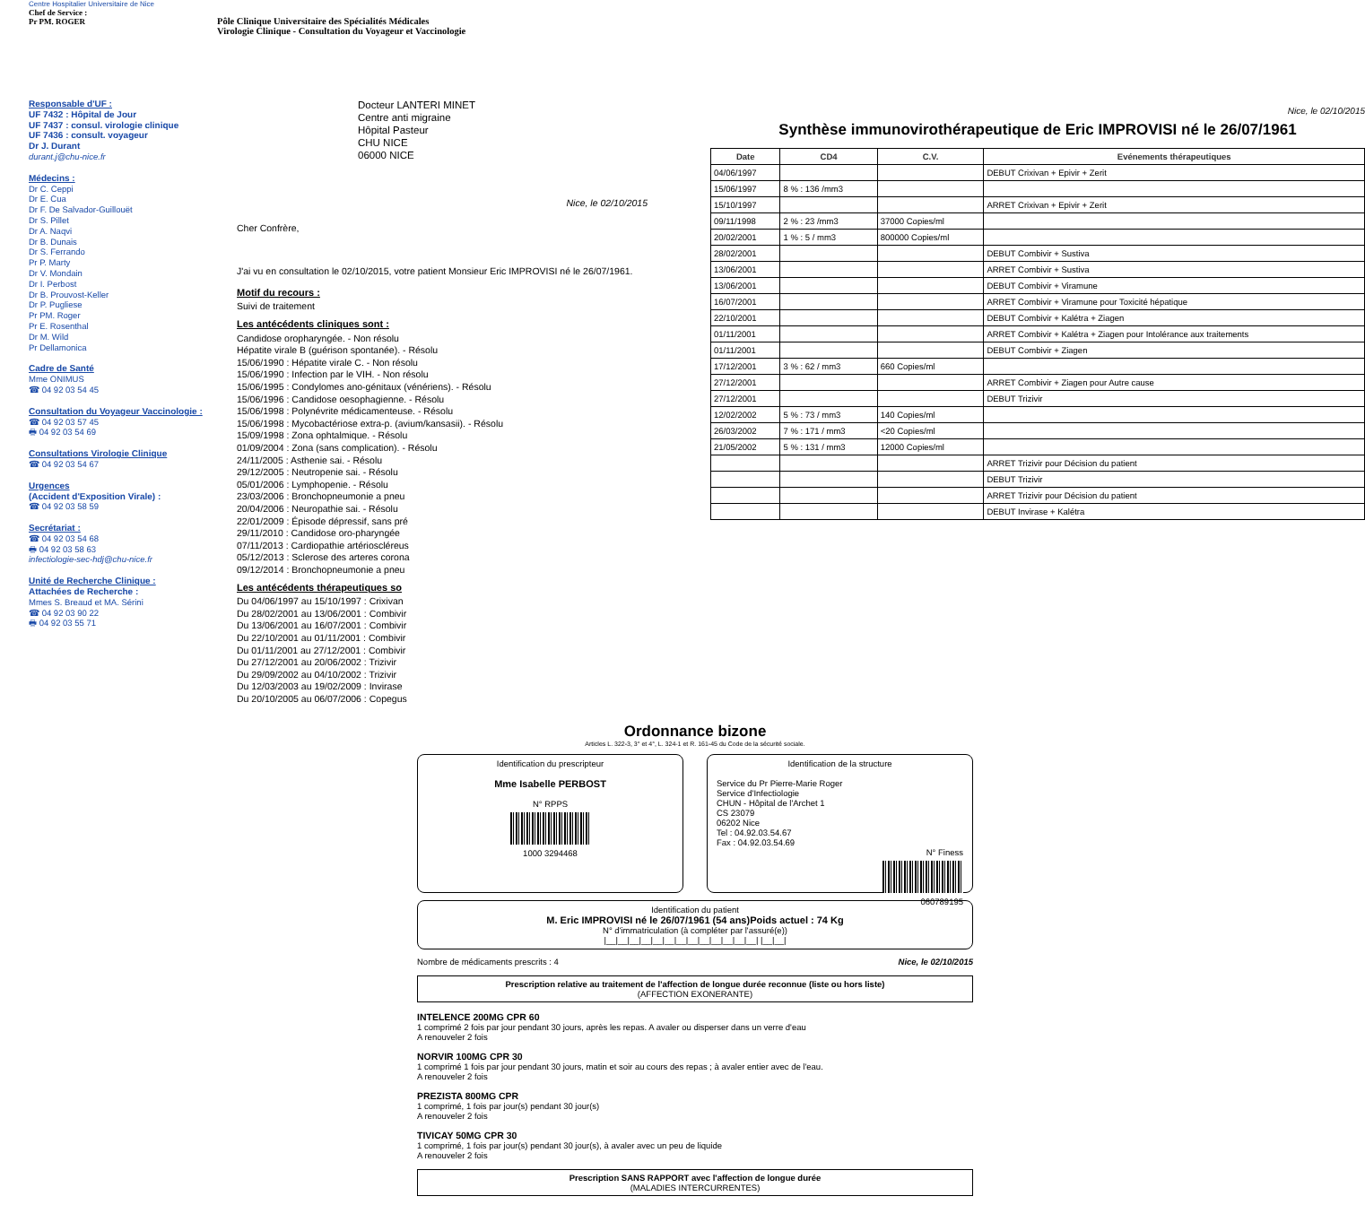Centre Hospitalier Universitaire de Nice
Chef de Service :
Pr PM. ROGER
Pôle Clinique Universitaire des Spécialités Médicales
Virologie Clinique - Consultation du Voyageur et Vaccinologie
Responsable d'UF :
UF 7432 : Hôpital de Jour
UF 7437 : consul. virologie clinique
UF 7436 : consult. voyageur
Dr J. Durant
durant.j@chu-nice.fr
Médecins :
Dr C. Ceppi
Dr E. Cua
Dr F. De Salvador-Guillouët
Dr S. Pillet
Dr A. Naqvi
Dr B. Dunais
Dr S. Ferrando
Pr P. Marty
Dr V. Mondain
Dr I. Perbost
Dr B. Prouvost-Keller
Dr P. Pugliese
Pr PM. Roger
Pr E. Rosenthal
Dr M. Wild
Pr Dellamonica
Cadre de Santé
Mme ONIMUS
☎ 04 92 03 54 45
Consultation du Voyageur Vaccinologie :
☎ 04 92 03 57 45
🖶 04 92 03 54 69
Consultations Virologie Clinique
☎ 04 92 03 54 67
Urgences
(Accident d'Exposition Virale) :
☎ 04 92 03 58 59
Secrétariat :
☎ 04 92 03 54 68
🖶 04 92 03 58 63
infectiologie-sec-hdj@chu-nice.fr
Unité de Recherche Clinique :
Attachées de Recherche :
Mmes S. Breaud et MA. Sérini
☎ 04 92 03 90 22
🖶 04 92 03 55 71
Docteur LANTERI MINET
Centre anti migraine
Hôpital Pasteur
CHU NICE
06000 NICE
Nice, le 02/10/2015
Cher Confrère,
J'ai vu en consultation le 02/10/2015, votre patient Monsieur Eric IMPROVISI né le 26/07/1961.
Motif du recours :
Suivi de traitement
Les antécédents cliniques sont :
Candidose oropharyngée. - Non résolu
Hépatite virale B (guérison spontanée). - Résolu
15/06/1990 : Hépatite virale C. - Non résolu
15/06/1990 : Infection par le VIH. - Non résolu
15/06/1995 : Condylomes ano-génitaux (vénériens). - Résolu
15/06/1996 : Candidose oesophagienne. - Résolu
15/06/1998 : Polynévrite médicamenteuse. - Résolu
15/06/1998 : Mycobactériose extra-p. (avium/kansasii). - Résolu
15/09/1998 : Zona ophtalmique. - Résolu
01/09/2004 : Zona (sans complication). - Résolu
24/11/2005 : Asthenie sai. - Résolu
29/12/2005 : Neutropenie sai. - Résolu
05/01/2006 : Lymphopenie. - Résolu
23/03/2006 : Bronchopneumonie a pneu
20/04/2006 : Neuropathie sai. - Résolu
22/01/2009 : Épisode dépressif, sans pré
29/11/2010 : Candidose oro-pharyngée
07/11/2013 : Cardiopathie artérioscléreus
05/12/2013 : Sclerose des arteres corona
09/12/2014 : Bronchopneumonie a pneu
Les antécédents thérapeutiques so
Du 04/06/1997 au 15/10/1997 : Crixivan
Du 28/02/2001 au 13/06/2001 : Combivir
Du 13/06/2001 au 16/07/2001 : Combivir
Du 22/10/2001 au 01/11/2001 : Combivir
Du 01/11/2001 au 27/12/2001 : Combivir
Du 27/12/2001 au 20/06/2002 : Trizivir
Du 29/09/2002 au 04/10/2002 : Trizivir
Du 12/03/2003 au 19/02/2009 : Invirase
Du 20/10/2005 au 06/07/2006 : Copegus
Nice, le 02/10/2015
Synthèse immunovirothérapeutique de Eric IMPROVISI né le 26/07/1961
| Date | CD4 | C.V. | Evénements thérapeutiques |
| --- | --- | --- | --- |
| 04/06/1997 | | | DEBUT Crixivan + Epivir + Zerit |
| 15/06/1997 | 8 % : 136 /mm3 | | |
| 15/10/1997 | | | ARRET Crixivan + Epivir + Zerit |
| 09/11/1998 | 2 % : 23 /mm3 | 37000 Copies/ml | |
| 20/02/2001 | 1 % : 5 / mm3 | 800000 Copies/ml | |
| 28/02/2001 | | | DEBUT Combivir + Sustiva |
| 13/06/2001 | | | ARRET Combivir + Sustiva |
| 13/06/2001 | | | DEBUT Combivir + Viramune |
| 16/07/2001 | | | ARRET Combivir + Viramune pour Toxicité hépatique |
| 22/10/2001 | | | DEBUT Combivir + Kalétra + Ziagen |
| 01/11/2001 | | | ARRET Combivir + Kalétra + Ziagen pour Intolérance aux traitements |
| 01/11/2001 | | | DEBUT Combivir + Ziagen |
| 17/12/2001 | 3 % : 62 / mm3 | 660 Copies/ml | |
| 27/12/2001 | | | ARRET Combivir + Ziagen pour Autre cause |
| 27/12/2001 | | | DEBUT Trizivir |
| 12/02/2002 | 5 % : 73 / mm3 | 140 Copies/ml | |
| 26/03/2002 | 7 % : 171 / mm3 | <20 Copies/ml | |
| 21/05/2002 | 5 % : 131 / mm3 | 12000 Copies/ml | |
| | | | ARRET Trizivir pour Décision du patient |
| | | | DEBUT Trizivir |
| | | | ARRET Trizivir pour Décision du patient |
| | | | DEBUT Invirase + Kalétra |
Ordonnance bizone
Articles L. 322-3, 3° et 4°, L. 324-1 et R. 161-45 du Code de la sécurité sociale.
Identification du prescripteur
Mme Isabelle PERBOST
N° RPPS
1000 3294468
Identification de la structure
Service du Pr Pierre-Marie Roger
Service d'Infectiologie
CHUN - Hôpital de l'Archet 1
CS 23079
06202 Nice
Tel : 04.92.03.54.67
Fax : 04.92.03.54.69
N° Finess
060789195
Identification du patient
M. Eric IMPROVISI né le 26/07/1961 (54 ans)Poids actuel : 74 Kg
N° d'immatriculation (à compléter par l'assuré(e))
|__|__|__|__|__|__|__|__|__|__|__|__|__| |__|__|
Nombre de médicaments prescrits : 4 Nice, le 02/10/2015
Prescription relative au traitement de l'affection de longue durée reconnue (liste ou hors liste)
(AFFECTION EXONERANTE)
INTELENCE 200MG CPR 60
1 comprimé 2 fois par jour pendant 30 jours, après les repas. A avaler ou disperser dans un verre d'eau
A renouveler 2 fois
NORVIR 100MG CPR 30
1 comprimé 1 fois par jour pendant 30 jours, matin et soir au cours des repas ; à avaler entier avec de l'eau.
A renouveler 2 fois
PREZISTA 800MG CPR
1 comprimé, 1 fois par jour(s) pendant 30 jour(s)
A renouveler 2 fois
TIVICAY 50MG CPR 30
1 comprimé, 1 fois par jour(s) pendant 30 jour(s), à avaler avec un peu de liquide
A renouveler 2 fois
Prescription SANS RAPPORT avec l'affection de longue durée
(MALADIES INTERCURRENTES)